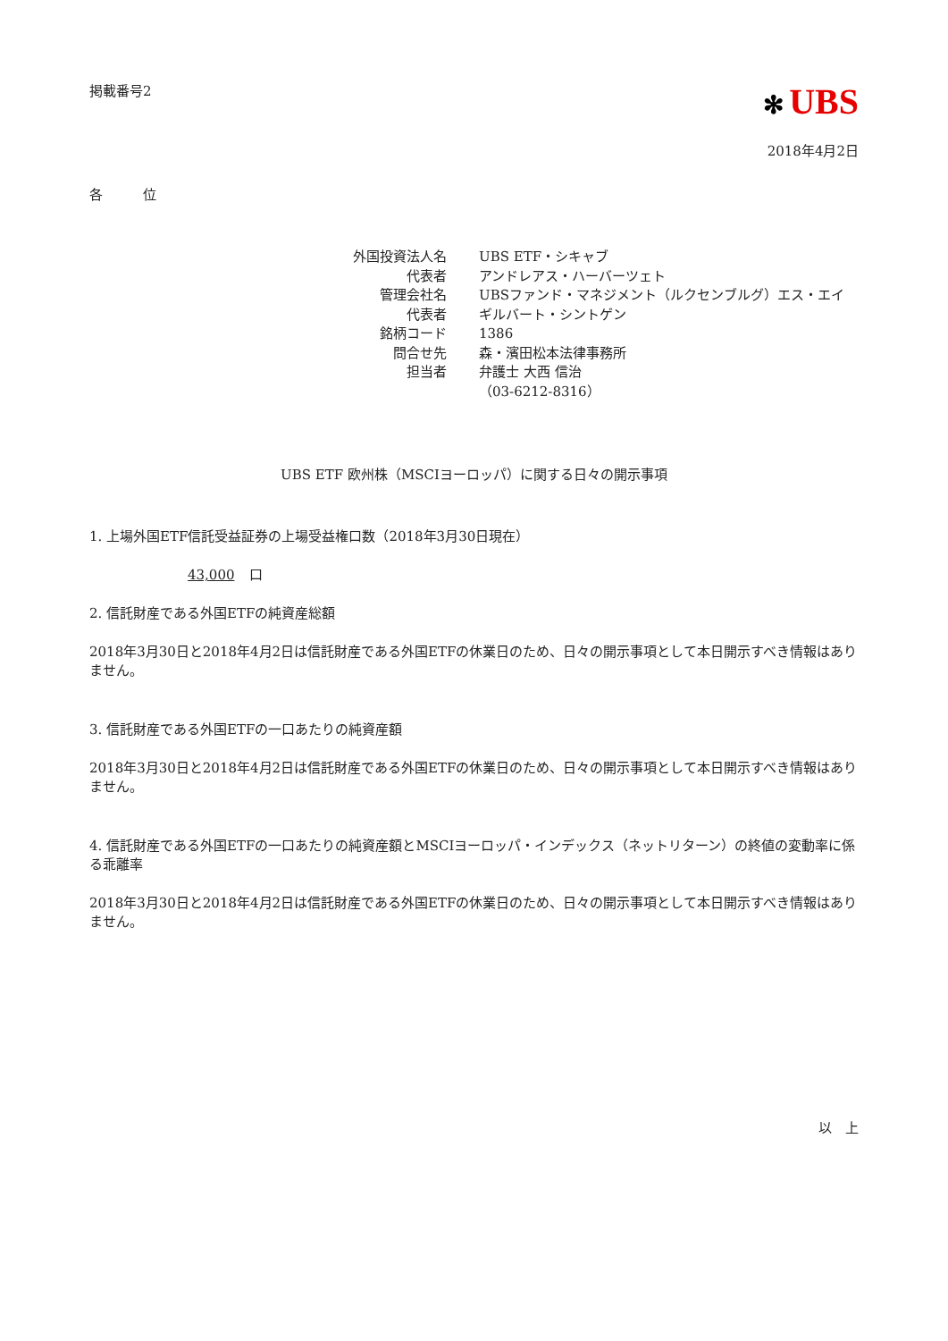掲載番号2
✻ UBS
2018年4月2日
各　　　位
| 外国投資法人名 | UBS ETF・シキャブ |
| 代表者 | アンドレアス・ハーバーツェト |
| 管理会社名 | UBSファンド・マネジメント（ルクセンブルグ）エス・エイ |
| 代表者 | ギルバート・シントゲン |
| 銘柄コード | 1386 |
| 問合せ先 | 森・濱田松本法律事務所 |
| 担当者 | 弁護士 大西 信治 （03-6212-8316） |
UBS ETF 欧州株（MSCIヨーロッパ）に関する日々の開示事項
1. 上場外国ETF信託受益証券の上場受益権口数（2018年3月30日現在）
43,000 口
2. 信託財産である外国ETFの純資産総額
2018年3月30日と2018年4月2日は信託財産である外国ETFの休業日のため、日々の開示事項として本日開示すべき情報はありません。
3. 信託財産である外国ETFの一口あたりの純資産額
2018年3月30日と2018年4月2日は信託財産である外国ETFの休業日のため、日々の開示事項として本日開示すべき情報はありません。
4. 信託財産である外国ETFの一口あたりの純資産額とMSCIヨーロッパ・インデックス（ネットリターン）の終値の変動率に係る乖離率
2018年3月30日と2018年4月2日は信託財産である外国ETFの休業日のため、日々の開示事項として本日開示すべき情報はありません。
以　上